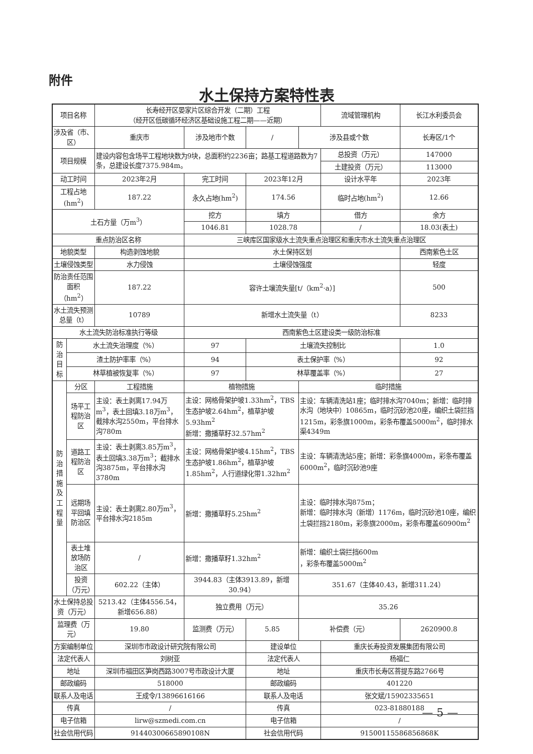附件
水土保持方案特性表
| 项目名称 | | 长寿经开区晏家片区综合开发（二期）工程 （经开区低碳循环经济区基础设施工程二期——近期） | | | | | 流域管理机构 | | 长江水利委员会 |
| 涉及省（市、区） | | 重庆市 | | 涉及地市个数 | / | 涉及县或个数 | | 长寿区/1个 | |
| 项目规模 | | 建设内容包含场平工程地块数为9块，总面积约2236亩；路基工程道路数为7条，总建设长度7375.984m。 | | | | | 总投资（万元） | | 147000 |
| | | | | | | | 土建投资（万元） | | 113000 |
| 动工时间 | | 2023年2月 | | 完工时间 | 2023年12月 | | 设计水平年 | | 2023年 |
| 工程占地(hm<sup>2</sup>) | | 187.22 | | 永久占地(hm<sup>2</sup>) | 174.56 | | 临时占地(hm<sup>2</sup>) | | 12.66 |
| 土石方量（万m<sup>3</sup>） | | | | 挖方 | 填方 | | 借方 | | 余方 |
| | | | | 1046.81 | 1028.78 | | / | | 18.03(表土) |
| 重点防治区名称 | | | | 三峡库区国家级水土流失重点治理区和重庆市水土流失重点治理区 | | | | | |
| 地貌类型 | | | 构造剥蚀地貌 | 水土保持区划 | | | | 西南紫色土区 | |
| 土壤侵蚀类型 | | | 水力侵蚀 | 土壤侵蚀强度 | | | | 轻度 | |
| 防治责任范围面积（hm<sup>2</sup>） | | | 187.22 | 容许土壤流失量[t/（km<sup>2</sup>·a）] | | | | 500 | |
| 水土流失预测总量（t） | | | 10789 | 新增水土流失量（t） | | | | 8233 | |
| 水土流失防治标准执行等级 | | | | 西南紫色土区建设类一级防治标准 | | | | | |
| 防治目标 | 水土流失治理度（%） | | | 97 | 土壤流失控制比 | | | | 1.0 |
| | 渣土防护率率（%） | | | 94 | 表土保护率（%） | | | | 92 |
| | 林草植被恢复率（%） | | | 97 | 林草覆盖率（%） | | | | 27 |
| 防治 措施 及工 程量 | 分区 | 工程措施 | | 植物措施 | | 临时措施 | | | |
| | 场平工程防治区 | 主设：表土剥离17.94万m<sup>3</sup>，表土回填3.18万m<sup>3</sup>，截排水沟2550m，平台排水沟780m | | 主设：网格骨架护坡1.33hm<sup>2</sup>，TBS生态护坡2.64hm<sup>2</sup>，植草护坡5.93hm<sup>2</sup> 新增：撒播草籽32.57hm<sup>2</sup> | | 主设：车辆清洗站1座；临时排水沟7040m；新增：临时排水沟（地块中）10865m，临时沉砂池20座，编织土袋拦挡1215m，彩条旗1000m，彩条布覆盖5000m<sup>2</sup>，临时排水渠4349m | | | |
| | 道路工程防治区 | 主设：表土剥离3.85万m<sup>3</sup>，表土回填3.38万m<sup>3</sup>；截排水沟3875m，平台排水沟3780m | | 主设：网格骨架护坡4.15hm<sup>2</sup>，TBS生态护坡1.86hm<sup>2</sup>，植草护坡1.85hm<sup>2</sup>，人行道绿化带1.32hm<sup>2</sup> | | 主设：车辆清洗站5座；新增：彩条旗4000m，彩条布覆盖6000m<sup>2</sup>，临时沉砂池9座 | | | |
| | 远期场平回填防治区 | 主设：表土剥离2.80万m<sup>3</sup>，平台排水沟2185m | | 新增：撒播草籽5.25hm<sup>2</sup> | | 主设：临时排水沟875m； 新增：临时排水沟（新增）1176m，临时沉砂池10座，编织土袋拦挡2180m，彩条旗2000m，彩条布覆盖60900m<sup>2</sup> | | | |
| | 表土堆放场防治区 | / | | 新增：撒播草籽1.32hm<sup>2</sup> | | 新增：编织土袋拦挡600m ，彩条布覆盖5000m<sup>2</sup> | | | |
| | 投资 （万元） | 602.22（主体） | | 3944.83（主体3913.89，新增30.94） | | 351.67（主体40.43，新增311.24） | | | |
| 水土保持总投资（万元） | | | 5213.42（主体4556.54，新增656.88） | 独立费用（万元） | | 35.26 | | | |
| 监理费（万元） | | | 19.80 | 监测费（万元） | 5.85 | 补偿费（元） | | | 2620900.8 |
| 方案编制单位 | | 深圳市市政设计研究院有限公司 | | | 建设单位 | | 重庆长寿投资发展集团有限公司 | | |
| 法定代表人 | | 刘树亚 | | | 法定代表人 | | 杨福仁 | | |
| 地址 | | 深圳市福田区笋岗西路3007号市政设计大厦 | | | 地址 | | 重庆市长寿区菩提东路2766号 | | |
| 邮政编码 | | 518000 | | | 邮政编码 | | 401220 | | |
| 联系人及电话 | | 王成令/13896616166 | | | 联系人及电话 | | 张文斌/15902335651 | | |
| 传真 | | / | | | 传真 | | 023-81880188 | | |
| 电子信箱 | | lirw@szmedi.com.cn | | | 电子信箱 | | / | | |
| 社会信用代码 | | 91440300665890108N | | | 社会信用代码 | | 91500115586856868K | | |
— 5 —